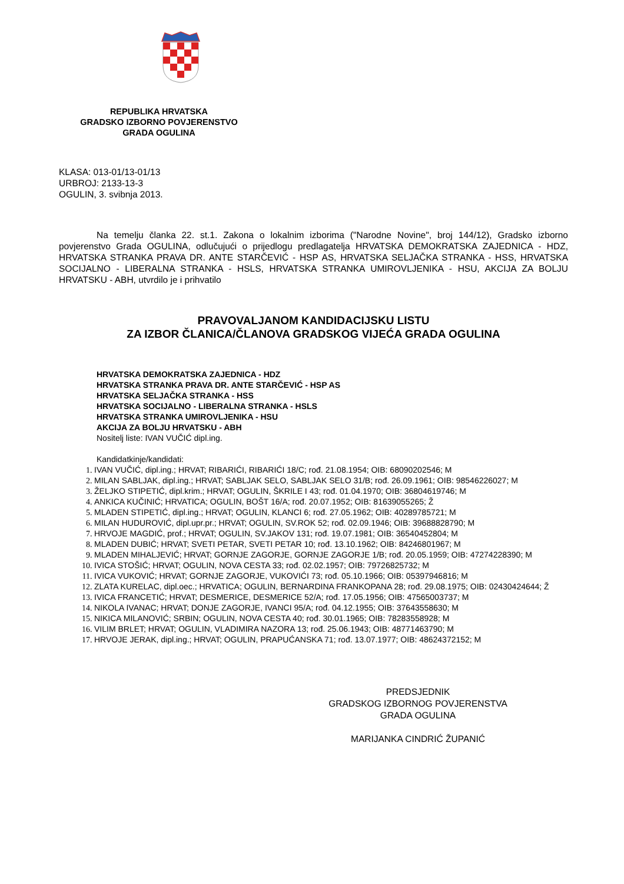REPUBLIKA HRVATSKA
GRADSKO IZBORNO POVJERENSTVO
GRADA OGULINA
KLASA: 013-01/13-01/13
URBROJ: 2133-13-3
OGULIN, 3. svibnja 2013.
Na temelju članka 22. st.1. Zakona o lokalnim izborima ("Narodne Novine", broj 144/12), Gradsko izborno povjerenstvo Grada OGULINA, odlučujući o prijedlogu predlagatelja HRVATSKA DEMOKRATSKA ZAJEDNICA - HDZ, HRVATSKA STRANKA PRAVA DR. ANTE STARČEVIĆ - HSP AS, HRVATSKA SELJAČKA STRANKA - HSS, HRVATSKA SOCIJALNO - LIBERALNA STRANKA - HSLS, HRVATSKA STRANKA UMIROVLJENIKA - HSU, AKCIJA ZA BOLJU HRVATSKU - ABH, utvrdilo je i prihvatilo
PRAVOVALJANOM KANDIDACIJSKU LISTU
ZA IZBOR ČLANICA/ČLANOVA GRADSKOG VIJEĆA GRADA OGULINA
HRVATSKA DEMOKRATSKA ZAJEDNICA - HDZ
HRVATSKA STRANKA PRAVA DR. ANTE STARČEVIĆ - HSP AS
HRVATSKA SELJAČKA STRANKA - HSS
HRVATSKA SOCIJALNO - LIBERALNA STRANKA - HSLS
HRVATSKA STRANKA UMIROVLJENIKA - HSU
AKCIJA ZA BOLJU HRVATSKU - ABH
Nositelj liste: IVAN VUČIĆ dipl.ing.
Kandidatkinje/kandidati:
IVAN VUČIĆ, dipl.ing.; HRVAT; RIBARIĆI, RIBARIĆI 18/C; rođ. 21.08.1954; OIB: 68090202546; M
MILAN SABLJAK, dipl.ing.; HRVAT; SABLJAK SELO, SABLJAK SELO 31/B; rođ. 26.09.1961; OIB: 98546226027; M
ŽELJKO STIPETIĆ, dipl.krim.; HRVAT; OGULIN, ŠKRILE I 43; rođ. 01.04.1970; OIB: 36804619746; M
ANKICA KUČINIĆ; HRVATICA; OGULIN, BOŠT 16/A; rođ. 20.07.1952; OIB: 81639055265; Ž
MLADEN STIPETIĆ, dipl.ing.; HRVAT; OGULIN, KLANCI 6; rođ. 27.05.1962; OIB: 40289785721; M
MILAN HUDUROVIĆ, dipl.upr.pr.; HRVAT; OGULIN, SV.ROK 52; rođ. 02.09.1946; OIB: 39688828790; M
HRVOJE MAGDIĆ, prof.; HRVAT; OGULIN, SV.JAKOV 131; rođ. 19.07.1981; OIB: 36540452804; M
MLADEN DUBIĆ; HRVAT; SVETI PETAR, SVETI PETAR 10; rođ. 13.10.1962; OIB: 84246801967; M
MLADEN MIHALJEVIĆ; HRVAT; GORNJE ZAGORJE, GORNJE ZAGORJE 1/B; rođ. 20.05.1959; OIB: 47274228390; M
IVICA STOŠIĆ; HRVAT; OGULIN, NOVA CESTA 33; rođ. 02.02.1957; OIB: 79726825732; M
IVICA VUKOVIĆ; HRVAT; GORNJE ZAGORJE, VUKOVIĆI 73; rođ. 05.10.1966; OIB: 05397946816; M
ZLATA KURELAC, dipl.oec.; HRVATICA; OGULIN, BERNARDINA FRANKOPANA 28; rođ. 29.08.1975; OIB: 02430424644; Ž
IVICA FRANCETIĆ; HRVAT; DESMERICE, DESMERICE 52/A; rođ. 17.05.1956; OIB: 47565003737; M
NIKOLA IVANAC; HRVAT; DONJE ZAGORJE, IVANCI 95/A; rođ. 04.12.1955; OIB: 37643558630; M
NIKICA MILANOVIĆ; SRBIN; OGULIN, NOVA CESTA 40; rođ. 30.01.1965; OIB: 78283558928; M
VILIM BRLET; HRVAT; OGULIN, VLADIMIRA NAZORA 13; rođ. 25.06.1943; OIB: 48771463790; M
HRVOJE JERAK, dipl.ing.; HRVAT; OGULIN, PRAPUĆANSKA 71; rođ. 13.07.1977; OIB: 48624372152; M
PREDSJEDNIK
GRADSKOG IZBORNOG POVJERENSTVA
GRADA OGULINA
MARIJANKA CINDRIĆ ŽUPANIĆ